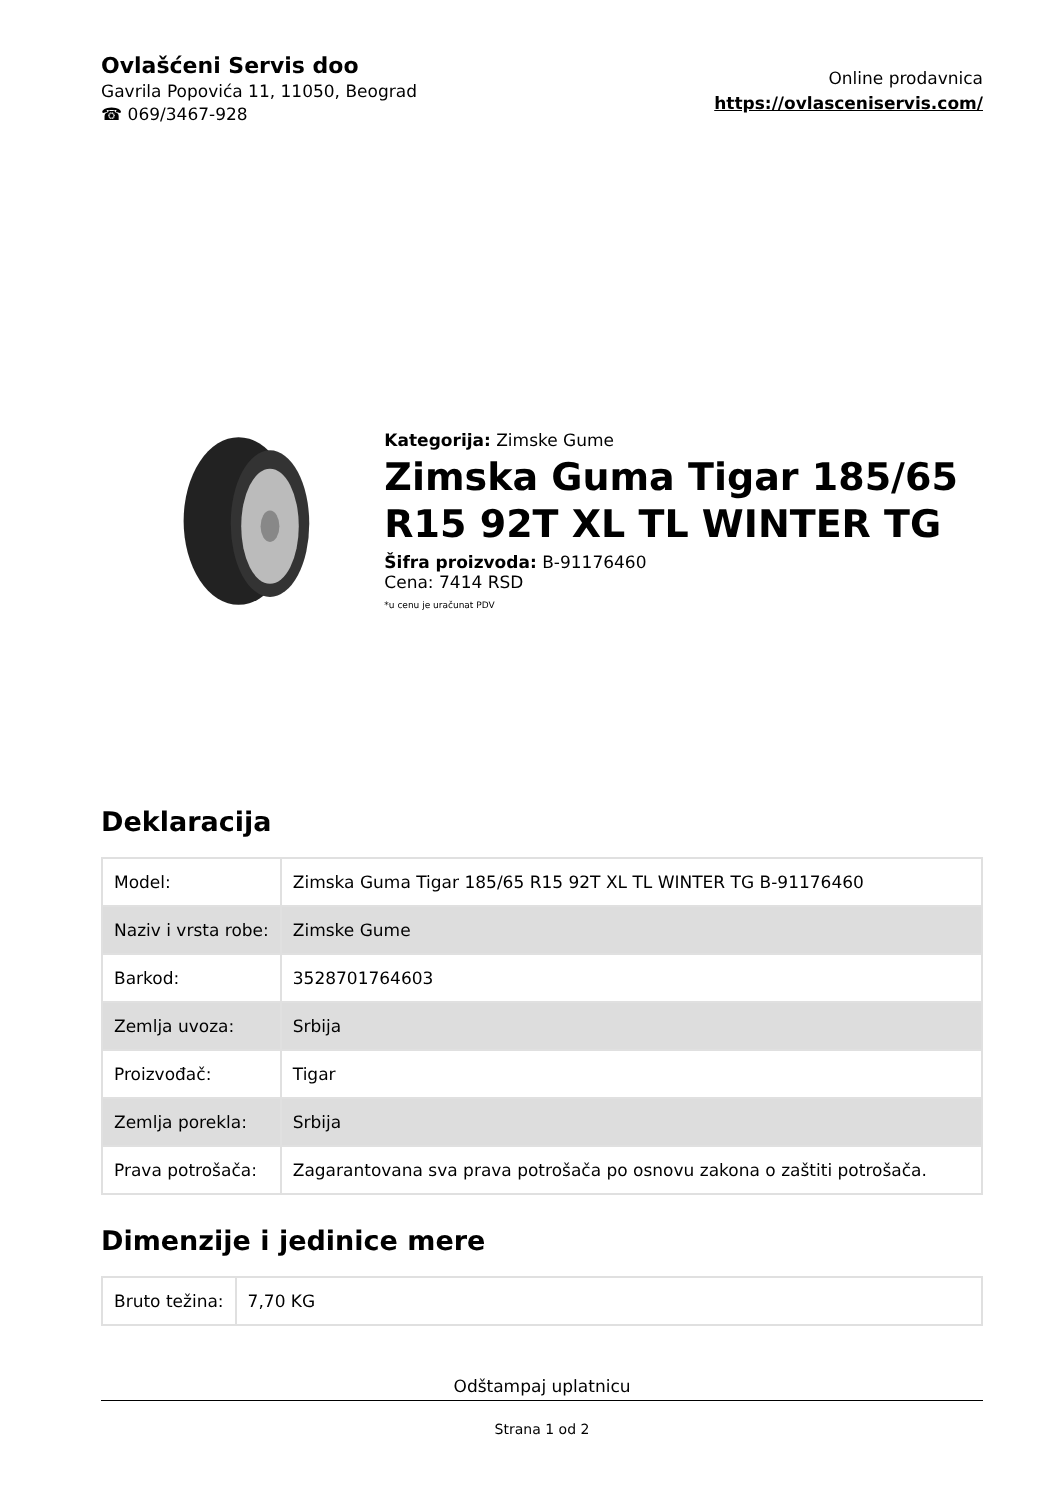Ovlašćeni Servis doo
Gavrila Popovića 11, 11050, Beograd
☎ 069/3467-928
Online prodavnica
https://ovlasceniservis.com/
Kategorija: Zimske Gume
Zimska Guma Tigar 185/65 R15 92T XL TL WINTER TG
Šifra proizvoda: B-91176460
Cena: 7414 RSD
*u cenu je uračunat PDV
Deklaracija
| Model: | Zimska Guma Tigar 185/65 R15 92T XL TL WINTER TG B-91176460 |
| Naziv i vrsta robe: | Zimske Gume |
| Barkod: | 3528701764603 |
| Zemlja uvoza: | Srbija |
| Proizvođač: | Tigar |
| Zemlja porekla: | Srbija |
| Prava potrošača: | Zagarantovana sva prava potrošača po osnovu zakona o zaštiti potrošača. |
Dimenzije i jedinice mere
| Bruto težina: | 7,70 KG |
Odštampaj uplatnicu
Strana 1 od 2